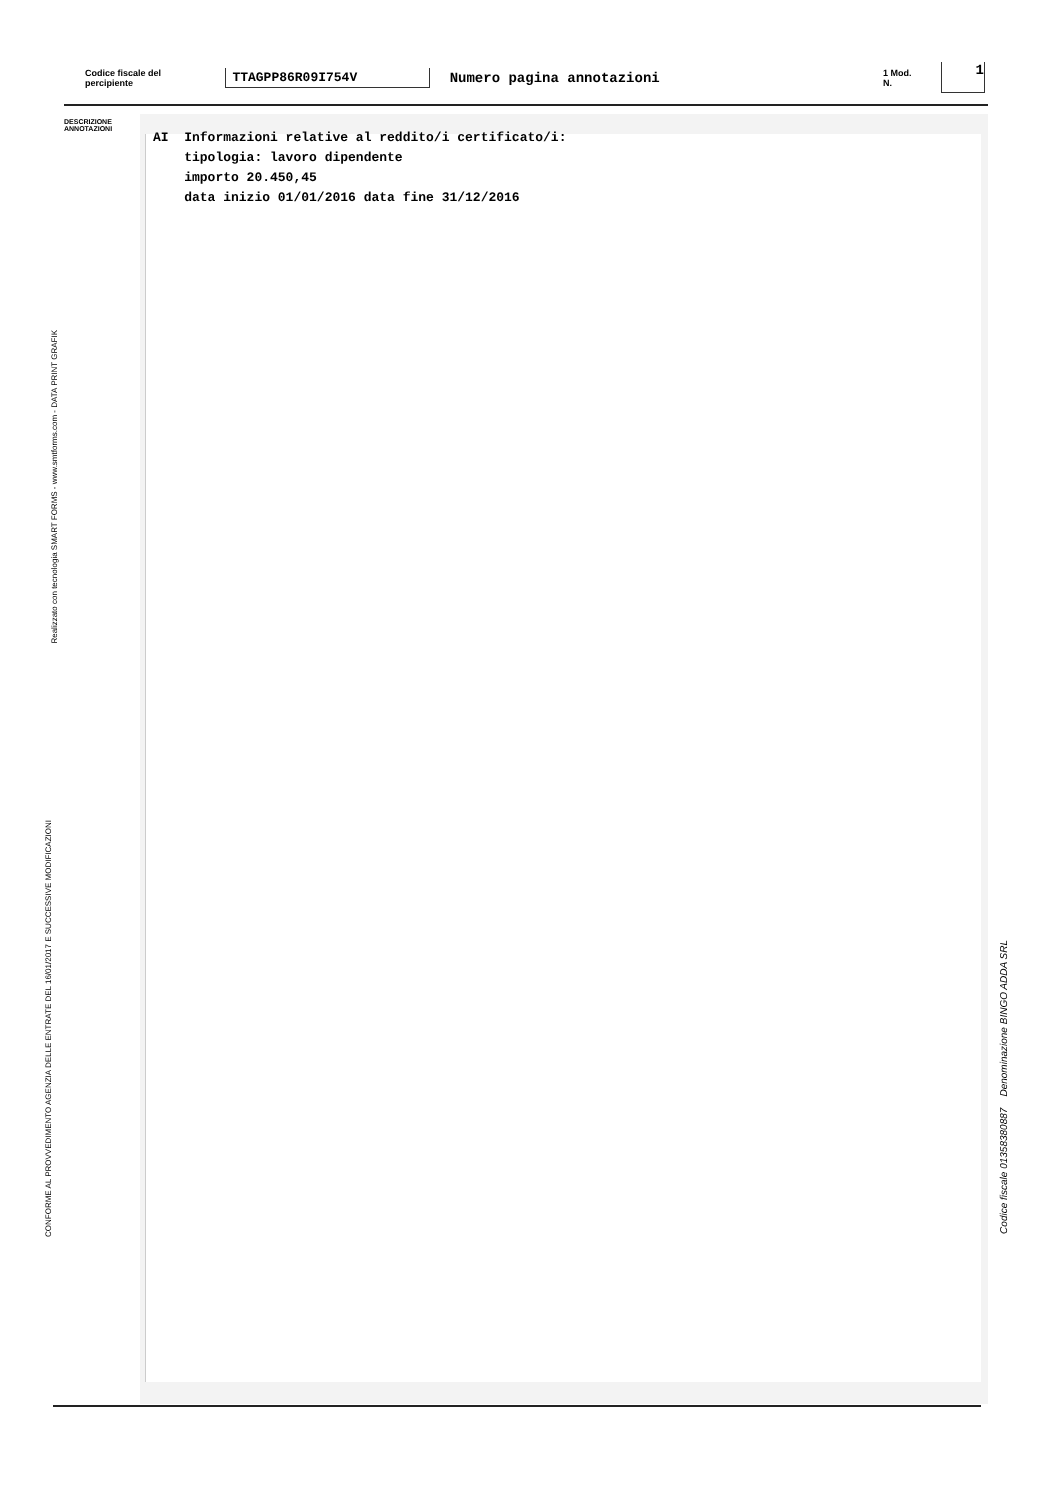Codice fiscale del percipiente TTAGPP86R09I754V Numero pagina annotazioni 1 Mod. N. 1
DESCRIZIONE
ANNOTAZIONI
AI Informazioni relative al reddito/i certificato/i: tipologia: lavoro dipendente importo 20.450,45 data inizio 01/01/2016 data fine 31/12/2016
Realizzato con tecnologia SMART FORMS - www.smtforms.com - DATA PRINT GRAFIK
CONFORME AL PROVVEDIMENTO AGENZIA DELLE ENTRATE DEL 16/01/2017 E SUCCESSIVE MODIFICAZIONI
Codice fiscale 01358380887 Denominazione BINGO ADDA SRL